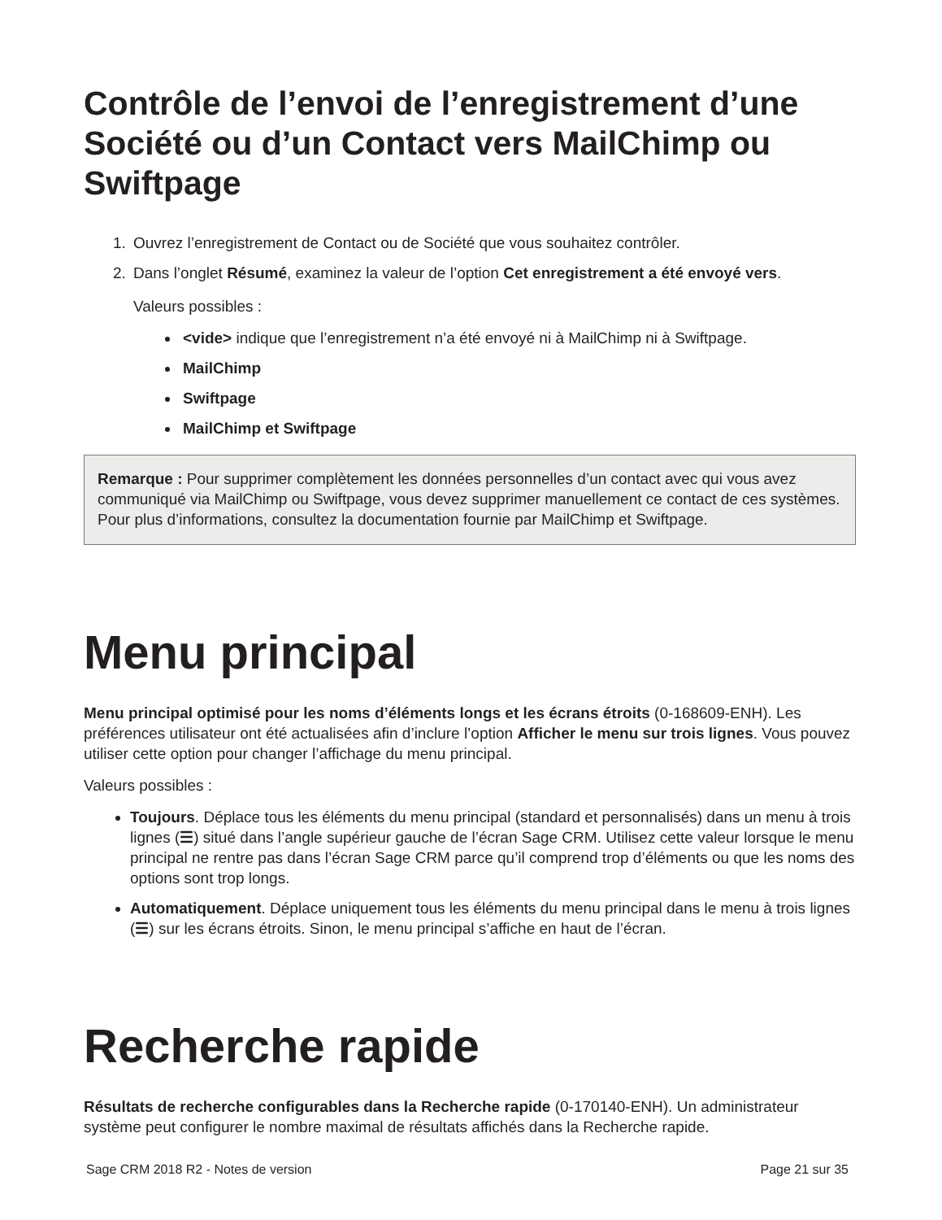Contrôle de l’envoi de l’enregistrement d’une Société ou d’un Contact vers MailChimp ou Swiftpage
1. Ouvrez l’enregistrement de Contact ou de Société que vous souhaitez contrôler.
2. Dans l’onglet Résumé, examinez la valeur de l’option Cet enregistrement a été envoyé vers.
Valeurs possibles :
<vide> indique que l’enregistrement n’a été envoyé ni à MailChimp ni à Swiftpage.
MailChimp
Swiftpage
MailChimp et Swiftpage
Remarque : Pour supprimer complètement les données personnelles d’un contact avec qui vous avez communiqué via MailChimp ou Swiftpage, vous devez supprimer manuellement ce contact de ces systèmes. Pour plus d’informations, consultez la documentation fournie par MailChimp et Swiftpage.
Menu principal
Menu principal optimisé pour les noms d’éléments longs et les écrans étroits (0-168609-ENH). Les préférences utilisateur ont été actualisées afin d’inclure l’option Afficher le menu sur trois lignes. Vous pouvez utiliser cette option pour changer l’affichage du menu principal.
Valeurs possibles :
Toujours. Déplace tous les éléments du menu principal (standard et personnalisés) dans un menu à trois lignes (☰) situé dans l’angle supérieur gauche de l’écran Sage CRM. Utilisez cette valeur lorsque le menu principal ne rentre pas dans l’écran Sage CRM parce qu’il comprend trop d’éléments ou que les noms des options sont trop longs.
Automatiquement. Déplace uniquement tous les éléments du menu principal dans le menu à trois lignes (☰) sur les écrans étroits. Sinon, le menu principal s’affiche en haut de l’écran.
Recherche rapide
Résultats de recherche configurables dans la Recherche rapide (0-170140-ENH). Un administrateur système peut configurer le nombre maximal de résultats affichés dans la Recherche rapide.
Sage CRM 2018 R2 - Notes de version Page 21 sur 35